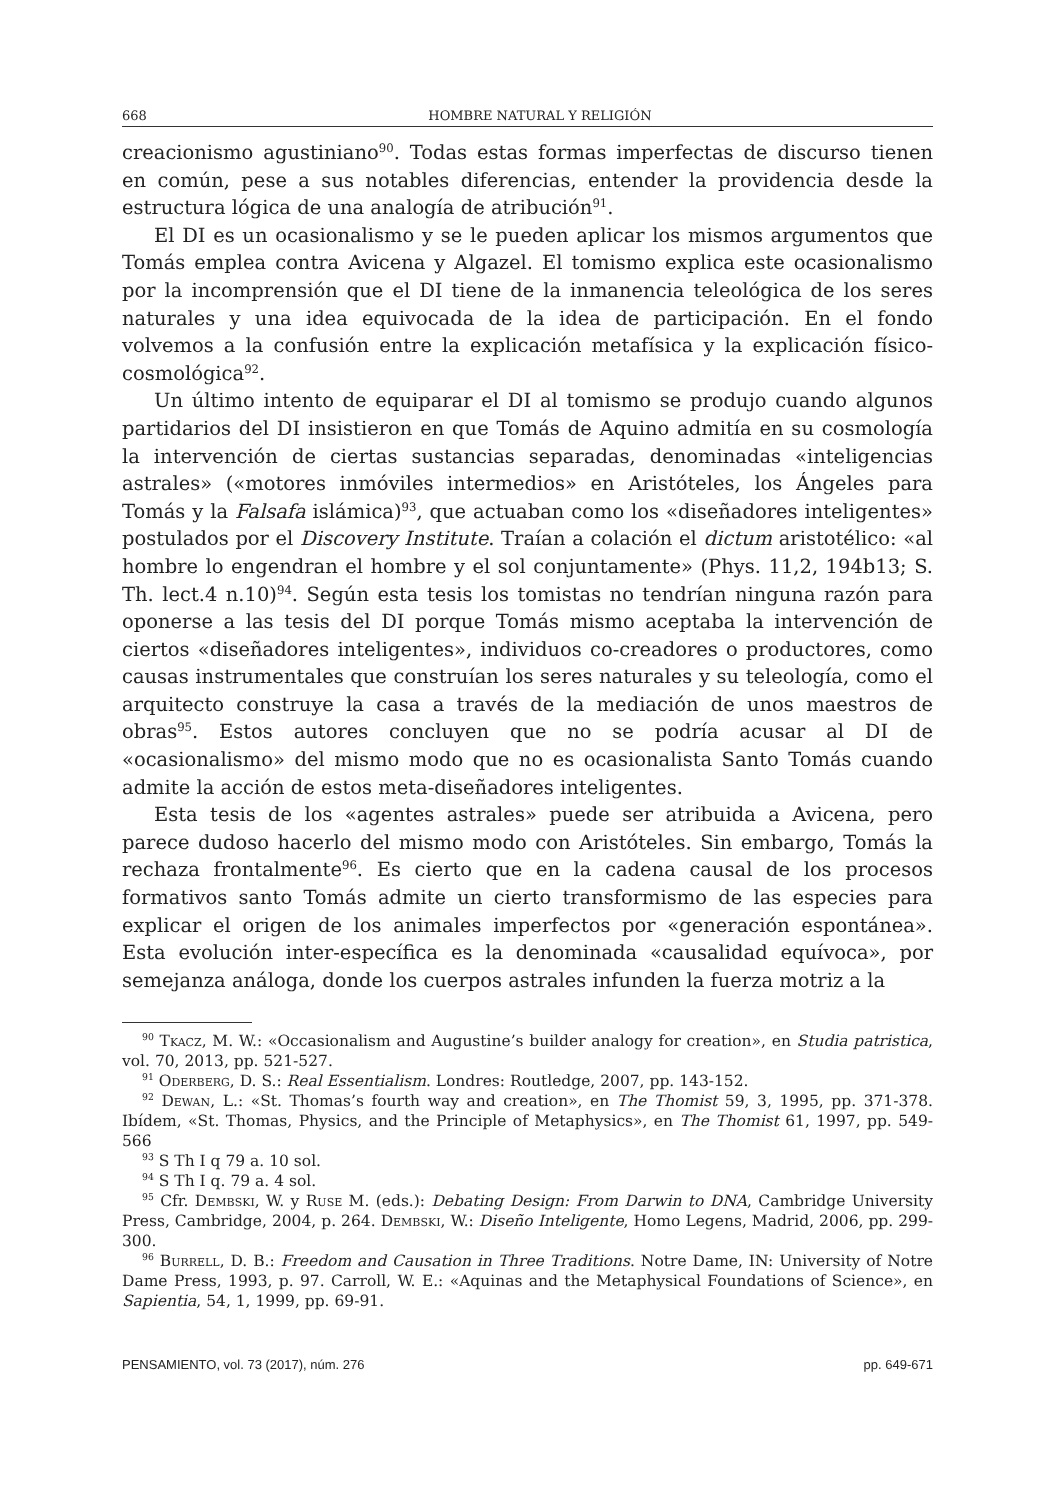668 HOMBRE NATURAL Y RELIGIÓN
creacionismo agustiniano<sup>90</sup>. Todas estas formas imperfectas de discurso tienen en común, pese a sus notables diferencias, entender la providencia desde la estructura lógica de una analogía de atribución<sup>91</sup>.
El DI es un ocasionalismo y se le pueden aplicar los mismos argumentos que Tomás emplea contra Avicena y Algazel. El tomismo explica este ocasionalismo por la incomprensión que el DI tiene de la inmanencia teleológica de los seres naturales y una idea equivocada de la idea de participación. En el fondo volvemos a la confusión entre la explicación metafísica y la explicación físico-cosmológica<sup>92</sup>.
Un último intento de equiparar el DI al tomismo se produjo cuando algunos partidarios del DI insistieron en que Tomás de Aquino admitía en su cosmología la intervención de ciertas sustancias separadas, denominadas «inteligencias astrales» («motores inmóviles intermedios» en Aristóteles, los Ángeles para Tomás y la Falsafa islámica)<sup>93</sup>, que actuaban como los «diseñadores inteligentes» postulados por el Discovery Institute. Traían a colación el dictum aristotélico: «al hombre lo engendran el hombre y el sol conjuntamente» (Phys. 11,2, 194b13; S. Th. lect.4 n.10)<sup>94</sup>. Según esta tesis los tomistas no tendrían ninguna razón para oponerse a las tesis del DI porque Tomás mismo aceptaba la intervención de ciertos «diseñadores inteligentes», individuos co-creadores o productores, como causas instrumentales que construían los seres naturales y su teleología, como el arquitecto construye la casa a través de la mediación de unos maestros de obras<sup>95</sup>. Estos autores concluyen que no se podría acusar al DI de «ocasionalismo» del mismo modo que no es ocasionalista Santo Tomás cuando admite la acción de estos meta-diseñadores inteligentes.
Esta tesis de los «agentes astrales» puede ser atribuida a Avicena, pero parece dudoso hacerlo del mismo modo con Aristóteles. Sin embargo, Tomás la rechaza frontalmente<sup>96</sup>. Es cierto que en la cadena causal de los procesos formativos santo Tomás admite un cierto transformismo de las especies para explicar el origen de los animales imperfectos por «generación espontánea». Esta evolución inter-específica es la denominada «causalidad equívoca», por semejanza análoga, donde los cuerpos astrales infunden la fuerza motriz a la
<sup>90</sup> Tkacz, M. W.: «Occasionalism and Augustine’s builder analogy for creation», en Studia patristica, vol. 70, 2013, pp. 521-527.
<sup>91</sup> Oderberg, D. S.: Real Essentialism. Londres: Routledge, 2007, pp. 143-152.
<sup>92</sup> Dewan, L.: «St. Thomas’s fourth way and creation», en The Thomist 59, 3, 1995, pp. 371-378. Ibídem, «St. Thomas, Physics, and the Principle of Metaphysics», en The Thomist 61, 1997, pp. 549-566
<sup>93</sup> S Th I q 79 a. 10 sol.
<sup>94</sup> S Th I q. 79 a. 4 sol.
<sup>95</sup> Cfr. Dembski, W. y Ruse M. (eds.): Debating Design: From Darwin to DNA, Cambridge University Press, Cambridge, 2004, p. 264. Dembski, W.: Diseño Inteligente, Homo Legens, Madrid, 2006, pp. 299-300.
<sup>96</sup> Burrell, D. B.: Freedom and Causation in Three Traditions. Notre Dame, IN: University of Notre Dame Press, 1993, p. 97. Carroll, W. E.: «Aquinas and the Metaphysical Foundations of Science», en Sapientia, 54, 1, 1999, pp. 69-91.
PENSAMIENTO, vol. 73 (2017), núm. 276 pp. 649-671